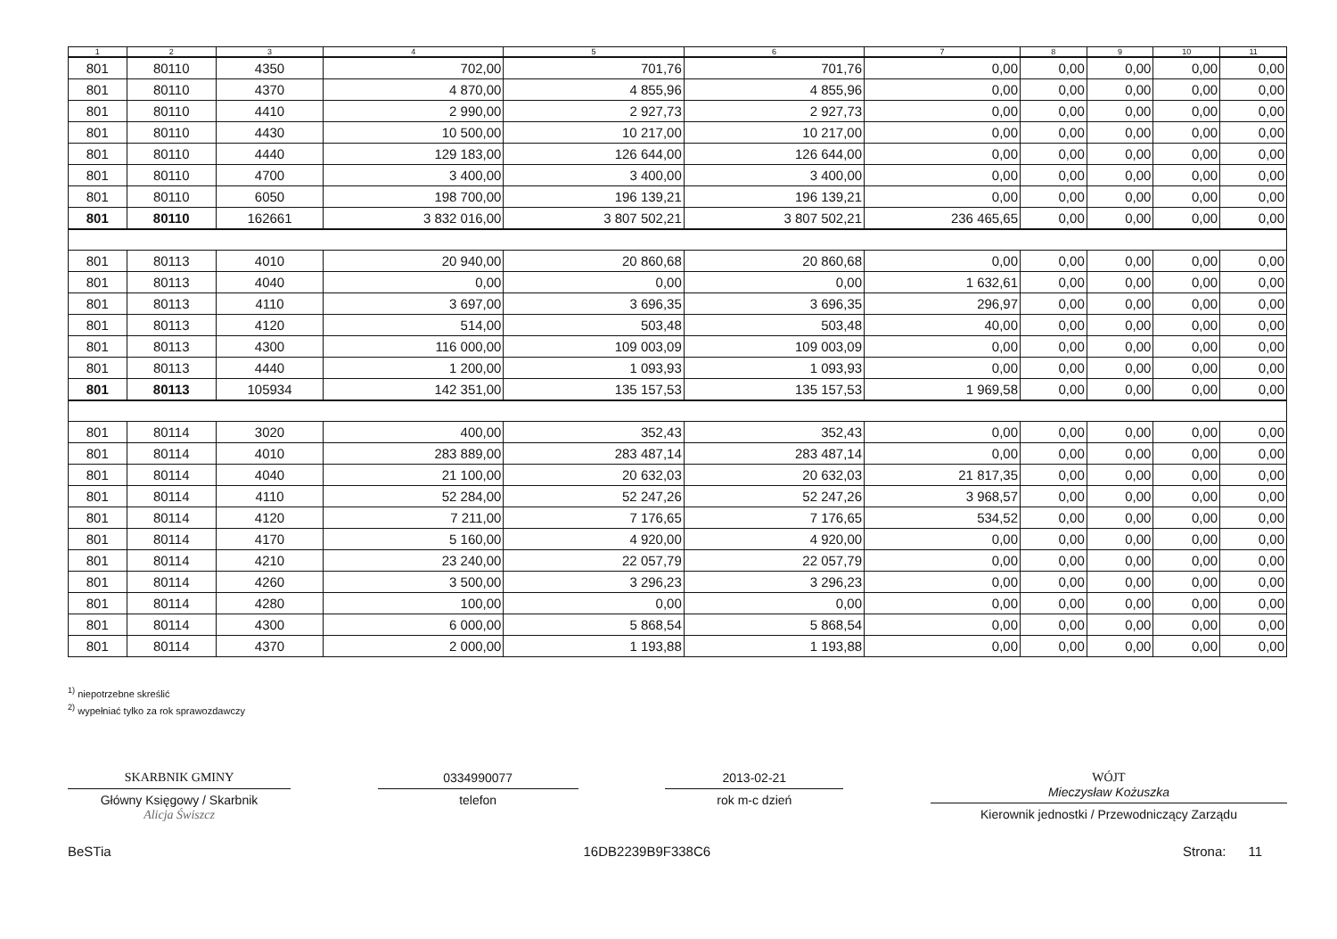| 1 | 2 | 3 | 4 | 5 | 6 | 7 | 8 | 9 | 10 | 11 |
| --- | --- | --- | --- | --- | --- | --- | --- | --- | --- | --- |
| 801 | 80110 | 4350 | 702,00 | 701,76 | 701,76 | 0,00 | 0,00 | 0,00 | 0,00 | 0,00 |
| 801 | 80110 | 4370 | 4 870,00 | 4 855,96 | 4 855,96 | 0,00 | 0,00 | 0,00 | 0,00 | 0,00 |
| 801 | 80110 | 4410 | 2 990,00 | 2 927,73 | 2 927,73 | 0,00 | 0,00 | 0,00 | 0,00 | 0,00 |
| 801 | 80110 | 4430 | 10 500,00 | 10 217,00 | 10 217,00 | 0,00 | 0,00 | 0,00 | 0,00 | 0,00 |
| 801 | 80110 | 4440 | 129 183,00 | 126 644,00 | 126 644,00 | 0,00 | 0,00 | 0,00 | 0,00 | 0,00 |
| 801 | 80110 | 4700 | 3 400,00 | 3 400,00 | 3 400,00 | 0,00 | 0,00 | 0,00 | 0,00 | 0,00 |
| 801 | 80110 | 6050 | 198 700,00 | 196 139,21 | 196 139,21 | 0,00 | 0,00 | 0,00 | 0,00 | 0,00 |
| 801 | 80110 | 162661 | 3 832 016,00 | 3 807 502,21 | 3 807 502,21 | 236 465,65 | 0,00 | 0,00 | 0,00 | 0,00 |
| 801 | 80113 | 4010 | 20 940,00 | 20 860,68 | 20 860,68 | 0,00 | 0,00 | 0,00 | 0,00 | 0,00 |
| 801 | 80113 | 4040 | 0,00 | 0,00 | 0,00 | 1 632,61 | 0,00 | 0,00 | 0,00 | 0,00 |
| 801 | 80113 | 4110 | 3 697,00 | 3 696,35 | 3 696,35 | 296,97 | 0,00 | 0,00 | 0,00 | 0,00 |
| 801 | 80113 | 4120 | 514,00 | 503,48 | 503,48 | 40,00 | 0,00 | 0,00 | 0,00 | 0,00 |
| 801 | 80113 | 4300 | 116 000,00 | 109 003,09 | 109 003,09 | 0,00 | 0,00 | 0,00 | 0,00 | 0,00 |
| 801 | 80113 | 4440 | 1 200,00 | 1 093,93 | 1 093,93 | 0,00 | 0,00 | 0,00 | 0,00 | 0,00 |
| 801 | 80113 | 105934 | 142 351,00 | 135 157,53 | 135 157,53 | 1 969,58 | 0,00 | 0,00 | 0,00 | 0,00 |
| 801 | 80114 | 3020 | 400,00 | 352,43 | 352,43 | 0,00 | 0,00 | 0,00 | 0,00 | 0,00 |
| 801 | 80114 | 4010 | 283 889,00 | 283 487,14 | 283 487,14 | 0,00 | 0,00 | 0,00 | 0,00 | 0,00 |
| 801 | 80114 | 4040 | 21 100,00 | 20 632,03 | 20 632,03 | 21 817,35 | 0,00 | 0,00 | 0,00 | 0,00 |
| 801 | 80114 | 4110 | 52 284,00 | 52 247,26 | 52 247,26 | 3 968,57 | 0,00 | 0,00 | 0,00 | 0,00 |
| 801 | 80114 | 4120 | 7 211,00 | 7 176,65 | 7 176,65 | 534,52 | 0,00 | 0,00 | 0,00 | 0,00 |
| 801 | 80114 | 4170 | 5 160,00 | 4 920,00 | 4 920,00 | 0,00 | 0,00 | 0,00 | 0,00 | 0,00 |
| 801 | 80114 | 4210 | 23 240,00 | 22 057,79 | 22 057,79 | 0,00 | 0,00 | 0,00 | 0,00 | 0,00 |
| 801 | 80114 | 4260 | 3 500,00 | 3 296,23 | 3 296,23 | 0,00 | 0,00 | 0,00 | 0,00 | 0,00 |
| 801 | 80114 | 4280 | 100,00 | 0,00 | 0,00 | 0,00 | 0,00 | 0,00 | 0,00 | 0,00 |
| 801 | 80114 | 4300 | 6 000,00 | 5 868,54 | 5 868,54 | 0,00 | 0,00 | 0,00 | 0,00 | 0,00 |
| 801 | 80114 | 4370 | 2 000,00 | 1 193,88 | 1 193,88 | 0,00 | 0,00 | 0,00 | 0,00 | 0,00 |
<sup>1)</sup> niepotrzebne skreślić
<sup>2)</sup> wypełniać tylko za rok sprawozdawczy
SKARBNIK GMINY
Główny Księgowy / Skarbnik
Alicja Świszcz
0334990077
telefon
2013-02-21
rok m-c dzień
WÓJT
Mieczysław Kożuszka
Kierownik jednostki / Przewodniczący Zarządu
BeSTia 16DB2239B9F338C6 Strona: 11